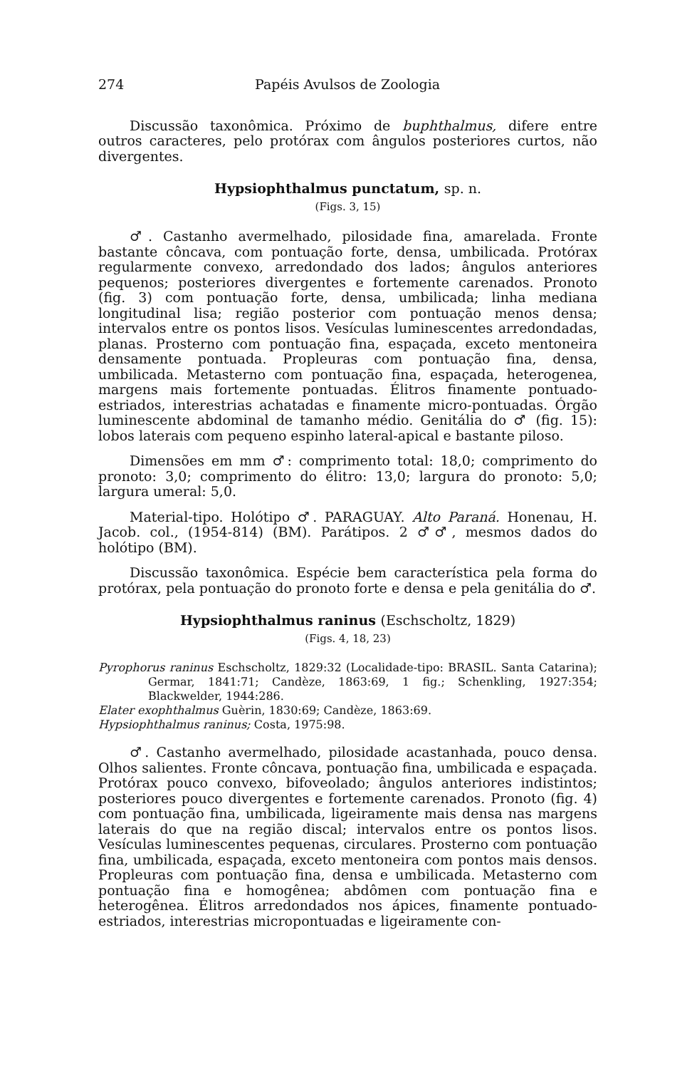274 Papéis Avulsos de Zoologia
Discussão taxonômica. Próximo de buphthalmus, difere entre outros caracteres, pelo protórax com ângulos posteriores curtos, não divergentes.
Hypsiophthalmus punctatum, sp. n.
(Figs. 3, 15)
♂. Castanho avermelhado, pilosidade fina, amarelada. Fronte bastante côncava, com pontuação forte, densa, umbilicada. Protórax regularmente convexo, arredondado dos lados; ângulos anteriores pequenos; posteriores divergentes e fortemente carenados. Pronoto (fig. 3) com pontuação forte, densa, umbilicada; linha mediana longitudinal lisa; região posterior com pontuação menos densa; intervalos entre os pontos lisos. Vesículas luminescentes arredondadas, planas. Prosterno com pontuação fina, espaçada, exceto mentoneira densamente pontuada. Propleuras com pontuação fina, densa, umbilicada. Metasterno com pontuação fina, espaçada, heterogenea, margens mais fortemente pontuadas. Élitros finamente pontuado-estriados, interestrias achatadas e finamente micro-pontuadas. Órgão luminescente abdominal de tamanho médio. Genitália do ♂ (fig. 15): lobos laterais com pequeno espinho lateral-apical e bastante piloso.
Dimensões em mm ♂: comprimento total: 18,0; comprimento do pronoto: 3,0; comprimento do élitro: 13,0; largura do pronoto: 5,0; largura umeral: 5,0.
Material-tipo. Holótipo ♂. PARAGUAY. Alto Paraná. Honenau, H. Jacob. col., (1954-814) (BM). Parátipos. 2 ♂♂, mesmos dados do holótipo (BM).
Discussão taxonômica. Espécie bem característica pela forma do protórax, pela pontuação do pronoto forte e densa e pela genitália do ♂.
Hypsiophthalmus raninus (Eschscholtz, 1829)
(Figs. 4, 18, 23)
Pyrophorus raninus Eschscholtz, 1829:32 (Localidade-tipo: BRASIL. Santa Catarina); Germar, 1841:71; Candèze, 1863:69, 1 fig.; Schenkling, 1927:354; Blackwelder, 1944:286.
Elater exophthalmus Guèrin, 1830:69; Candèze, 1863:69.
Hypsiophthalmus raninus; Costa, 1975:98.
♂. Castanho avermelhado, pilosidade acastanhada, pouco densa. Olhos salientes. Fronte côncava, pontuação fina, umbilicada e espaçada. Protórax pouco convexo, bifoveolado; ângulos anteriores indistintos; posteriores pouco divergentes e fortemente carenados. Pronoto (fig. 4) com pontuação fina, umbilicada, ligeiramente mais densa nas margens laterais do que na região discal; intervalos entre os pontos lisos. Vesículas luminescentes pequenas, circulares. Prosterno com pontuação fina, umbilicada, espaçada, exceto mentoneira com pontos mais densos. Propleuras com pontuação fina, densa e umbilicada. Metasterno com pontuação fina e homogênea; abdômen com pontuação fina e heterogênea. Élitros arredondados nos ápices, finamente pontuado-estriados, interestrias micropontuadas e ligeiramente con-